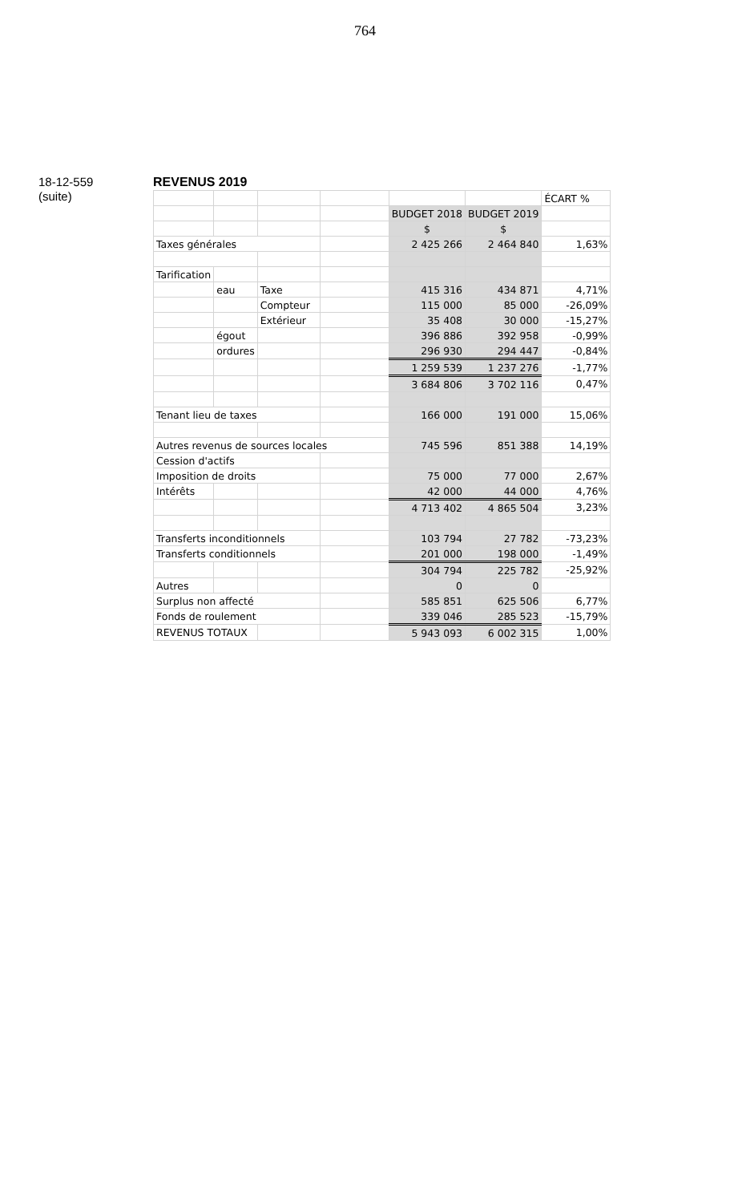764
18-12-559
(suite)
REVENUS 2019
| | | | | | | ÉCART % |
| | | | | BUDGET 2018 | BUDGET 2019 | |
| | | | | $ | $ | |
| Taxes générales | | | | 2 425 266 | 2 464 840 | 1,63% |
| Tarification | | | | | | |
| | eau | Taxe | | 415 316 | 434 871 | 4,71% |
| | | Compteur | | 115 000 | 85 000 | -26,09% |
| | | Extérieur | | 35 408 | 30 000 | -15,27% |
| | égout | | | 396 886 | 392 958 | -0,99% |
| | ordures | | | 296 930 | 294 447 | -0,84% |
| | | | | 1 259 539 | 1 237 276 | -1,77% |
| | | | | 3 684 806 | 3 702 116 | 0,47% |
| Tenant lieu de taxes | | | | 166 000 | 191 000 | 15,06% |
| Autres revenus de sources locales | | | | 745 596 | 851 388 | 14,19% |
| Cession d'actifs | | | | | | |
| Imposition de droits | | | | 75 000 | 77 000 | 2,67% |
| Intérêts | | | | 42 000 | 44 000 | 4,76% |
| | | | | 4 713 402 | 4 865 504 | 3,23% |
| Transferts inconditionnels | | | | 103 794 | 27 782 | -73,23% |
| Transferts conditionnels | | | | 201 000 | 198 000 | -1,49% |
| | | | | 304 794 | 225 782 | -25,92% |
| Autres | | | | 0 | 0 | |
| Surplus non affecté | | | | 585 851 | 625 506 | 6,77% |
| Fonds de roulement | | | | 339 046 | 285 523 | -15,79% |
| REVENUS TOTAUX | | | | 5 943 093 | 6 002 315 | 1,00% |